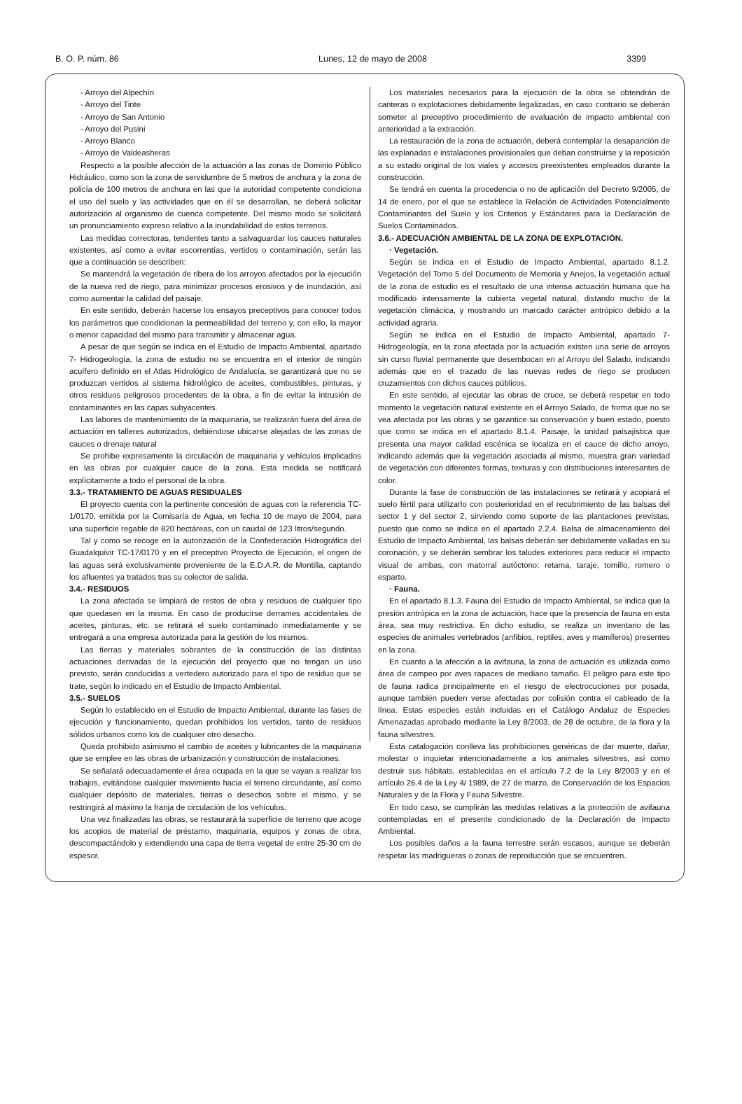B. O. P. núm. 86 Lunes, 12 de mayo de 2008 3399
- Arroyo del Alpechín
- Arroyo del Tinte
- Arroyo de San Antonio
- Arroyo del Pusini
- Arroyo Blanco
- Arroyo de Valdeasheras
Respecto a la posible afección de la actuación a las zonas de Dominio Público Hidráulico, como son la zona de servidumbre de 5 metros de anchura y la zona de policía de 100 metros de anchura en las que la autoridad competente condiciona el uso del suelo y las actividades que en él se desarrollan, se deberá solicitar autorización al organismo de cuenca competente. Del mismo modo se solicitará un pronunciamiento expreso relativo a la inundabilidad de estos terrenos.
Las medidas correctoras, tendentes tanto a salvaguardar los cauces naturales existentes, así como a evitar escorrentías, vertidos o contaminación, serán las que a continuación se describen:
Se mantendrá la vegetación de ribera de los arroyos afectados por la ejecución de la nueva red de riego, para minimizar procesos erosivos y de inundación, así como aumentar la calidad del paisaje.
En este sentido, deberán hacerse los ensayos preceptivos para conocer todos los parámetros que condicionan la permeabilidad del terreno y, con ello, la mayor o menor capacidad del mismo para transmitir y almacenar agua.
A pesar de que según se indica en el Estudio de Impacto Ambiental, apartado 7- Hidrogeología, la zona de estudio no se encuentra en el interior de ningún acuífero definido en el Atlas Hidrológico de Andalucía, se garantizará que no se produzcan vertidos al sistema hidrológico de aceites, combustibles, pinturas, y otros residuos peligrosos procedentes de la obra, a fin de evitar la intrusión de contaminantes en las capas subyacentes.
Las labores de mantenimiento de la maquinaria, se realizarán fuera del área de actuación en talleres autorizados, debiéndose ubicarse alejadas de las zonas de cauces o drenaje natural
Se prohibe expresamente la circulación de maquinaria y vehículos implicados en las obras por cualquier cauce de la zona. Esta medida se notificará explícitamente a todo el personal de la obra.
3.3.- TRATAMIENTO DE AGUAS RESIDUALES
El proyecto cuenta con la pertinente concesión de aguas con la referencia TC-1/0170, emitida por la Comisaría de Agua, en fecha 10 de mayo de 2004, para una superficie regable de 820 hectáreas, con un caudal de 123 litros/segundo.
Tal y como se recoge en la autorización de la Confederación Hidrográfica del Guadalquivir TC-17/0170 y en el preceptivo Proyecto de Ejecución, el origen de las aguas será exclusivamente proveniente de la E.D.A.R. de Montilla, captando los afluentes ya tratados tras su colector de salida.
3.4.- RESIDUOS
La zona afectada se limpiará de restos de obra y residuos de cualquier tipo que quedasen en la misma. En caso de producirse derrames accidentales de aceites, pinturas, etc. se retirará el suelo contaminado inmediatamente y se entregará a una empresa autorizada para la gestión de los mismos.
Las tierras y materiales sobrantes de la construcción de las distintas actuaciones derivadas de la ejecución del proyecto que no tengan un uso previsto, serán conducidas a vertedero autorizado para el tipo de residuo que se trate, según lo indicado en el Estudio de Impacto Ambiental.
3.5.- SUELOS
Según lo establecido en el Estudio de Impacto Ambiental, durante las fases de ejecución y funcionamiento, quedan prohibidos los vertidos, tanto de residuos sólidos urbanos como los de cualquier otro desecho.
Queda prohibido asimismo el cambio de aceites y lubricantes de la maquinaria que se emplee en las obras de urbanización y construcción de instalaciones.
Se señalará adecuadamente el área ocupada en la que se vayan a realizar los trabajos, evitándose cualquier movimiento hacia el terreno circundante, así como cualquier depósito de materiales, tierras o desechos sobre el mismo, y se restringirá al máximo la franja de circulación de los vehículos.
Una vez finalizadas las obras, se restaurará la superficie de terreno que acoge los acopios de material de préstamo, maquinaria, equipos y zonas de obra, descompactándolo y extendiendo una capa de tierra vegetal de entre 25-30 cm de espesor.
Los materiales necesarios para la ejecución de la obra se obtendrán de canteras o explotaciones debidamente legalizadas, en caso contrario se deberán someter al preceptivo procedimiento de evaluación de impacto ambiental con anterioridad a la extracción.
La restauración de la zona de actuación, deberá contemplar la desaparición de las explanadas e instalaciones provisionales que deban construirse y la reposición a su estado original de los viales y accesos preexistentes empleados durante la construcción.
Se tendrá en cuenta la procedencia o no de aplicación del Decreto 9/2005, de 14 de enero, por el que se establece la Relación de Actividades Potencialmente Contaminantes del Suelo y los Criterios y Estándares para la Declaración de Suelos Contaminados.
3.6.- ADECUACIÓN AMBIENTAL DE LA ZONA DE EXPLOTACIÓN.
· Vegetación.
Según se indica en el Estudio de Impacto Ambiental, apartado 8.1.2. Vegetación del Tomo 5 del Documento de Memoria y Anejos, la vegetación actual de la zona de estudio es el resultado de una intensa actuación humana que ha modificado intensamente la cubierta vegetal natural, distando mucho de la vegetación climácica, y mostrando un marcado carácter antrópico debido a la actividad agraria.
Según se indica en el Estudio de Impacto Ambiental, apartado 7- Hidrogeología, en la zona afectada por la actuación existen una serie de arroyos sin curso fluvial permanente que desembocan en al Arroyo del Salado, indicando además que en el trazado de las nuevas redes de riego se producen cruzamientos con dichos cauces públicos.
En este sentido, al ejecutar las obras de cruce, se deberá respetar en todo momento la vegetación natural existente en el Arroyo Salado, de forma que no se vea afectada por las obras y se garantice su conservación y buen estado, puesto que como se indica en el apartado 8.1.4. Paisaje, la unidad paisajística que presenta una mayor calidad escénica se localiza en el cauce de dicho arroyo, indicando además que la vegetación asociada al mismo, muestra gran variedad de vegetación con diferentes formas, texturas y con distribuciones interesantes de color.
Durante la fase de construcción de las instalaciones se retirará y acopiará el suelo fértil para utilizarlo con posterioridad en el recubrimiento de las balsas del sector 1 y del sector 2, sirviendo como soporte de las plantaciones previstas, puesto que como se indica en el apartado 2.2.4. Balsa de almacenamiento del Estudio de Impacto Ambiental, las balsas deberán ser debidamente valladas en su coronación, y se deberán sembrar los taludes exteriores para reducir el impacto visual de ambas, con matorral autóctono: retama, taraje, tomillo, romero o esparto.
· Fauna.
En el apartado 8.1.3. Fauna del Estudio de Impacto Ambiental, se indica que la presión antrópica en la zona de actuación, hace que la presencia de fauna en esta área, sea muy restrictiva. En dicho estudio, se realiza un inventario de las especies de animales vertebrados (anfibios, reptiles, aves y mamíferos) presentes en la zona.
En cuanto a la afección a la avifauna, la zona de actuación es utilizada como área de campeo por aves rapaces de mediano tamaño. El peligro para este tipo de fauna radica principalmente en el riesgo de electrocuciones por posada, aunque también pueden verse afectadas por colisión contra el cableado de la línea. Estas especies están incluidas en el Catálogo Andaluz de Especies Amenazadas aprobado mediante la Ley 8/2003, de 28 de octubre, de la flora y la fauna silvestres.
Esta catalogación conlleva las prohibiciones genéricas de dar muerte, dañar, molestar o inquietar intencionadamente a los animales silvestres, así como destruir sus hábitats, establecidas en el artículo 7.2 de la Ley 8/2003 y en el artículo 26.4 de la Ley 4/ 1989, de 27 de marzo, de Conservación de los Espacios Naturales y de la Flora y Fauna Silvestre.
En todo caso, se cumplirán las medidas relativas a la protección de avifauna contempladas en el presente condicionado de la Declaración de Impacto Ambiental.
Los posibles daños a la fauna terrestre serán escasos, aunque se deberán respetar las madrigueras o zonas de reproducción que se encuentren.